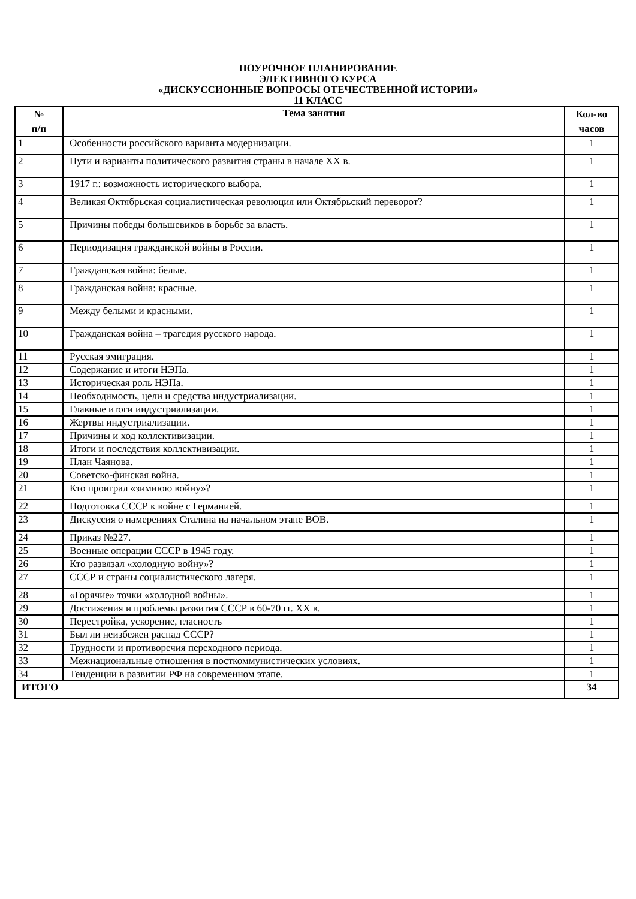ПОУРОЧНОЕ ПЛАНИРОВАНИЕ
ЭЛЕКТИВНОГО КУРСА
«ДИСКУССИОННЫЕ ВОПРОСЫ ОТЕЧЕСТВЕННОЙ ИСТОРИИ»
11 КЛАСС
| № п/п | Тема занятия | Кол-во часов |
| --- | --- | --- |
| 1 | Особенности российского варианта модернизации. | 1 |
| 2 | Пути и варианты политического развития страны в начале XX в. | 1 |
| 3 | 1917 г.: возможность исторического выбора. | 1 |
| 4 | Великая Октябрьская социалистическая революция или Октябрьский переворот? | 1 |
| 5 | Причины победы большевиков в борьбе за власть. | 1 |
| 6 | Периодизация гражданской войны в России. | 1 |
| 7 | Гражданская война: белые. | 1 |
| 8 | Гражданская война: красные. | 1 |
| 9 | Между белыми и красными. | 1 |
| 10 | Гражданская война – трагедия русского народа. | 1 |
| 11 | Русская эмиграция. | 1 |
| 12 | Содержание и итоги НЭПа. | 1 |
| 13 | Историческая роль НЭПа. | 1 |
| 14 | Необходимость, цели и средства индустриализации. | 1 |
| 15 | Главные итоги индустриализации. | 1 |
| 16 | Жертвы индустриализации. | 1 |
| 17 | Причины и ход коллективизации. | 1 |
| 18 | Итоги и последствия коллективизации. | 1 |
| 19 | План Чаянова. | 1 |
| 20 | Советско-финская война. | 1 |
| 21 | Кто проиграл «зимнюю войну»? | 1 |
| 22 | Подготовка СССР к войне с Германией. | 1 |
| 23 | Дискуссия о намерениях Сталина на начальном этапе ВОВ. | 1 |
| 24 | Приказ №227. | 1 |
| 25 | Военные операции СССР в 1945 году. | 1 |
| 26 | Кто развязал «холодную войну»? | 1 |
| 27 | СССР и страны социалистического лагеря. | 1 |
| 28 | «Горячие» точки «холодной войны». | 1 |
| 29 | Достижения и проблемы развития СССР в 60-70 гг. XX в. | 1 |
| 30 | Перестройка, ускорение, гласность | 1 |
| 31 | Был ли неизбежен распад СССР? | 1 |
| 32 | Трудности и противоречия переходного периода. | 1 |
| 33 | Межнациональные отношения в посткоммунистических условиях. | 1 |
| 34 | Тенденции в развитии РФ на современном этапе. | 1 |
| ИТОГО | | 34 |